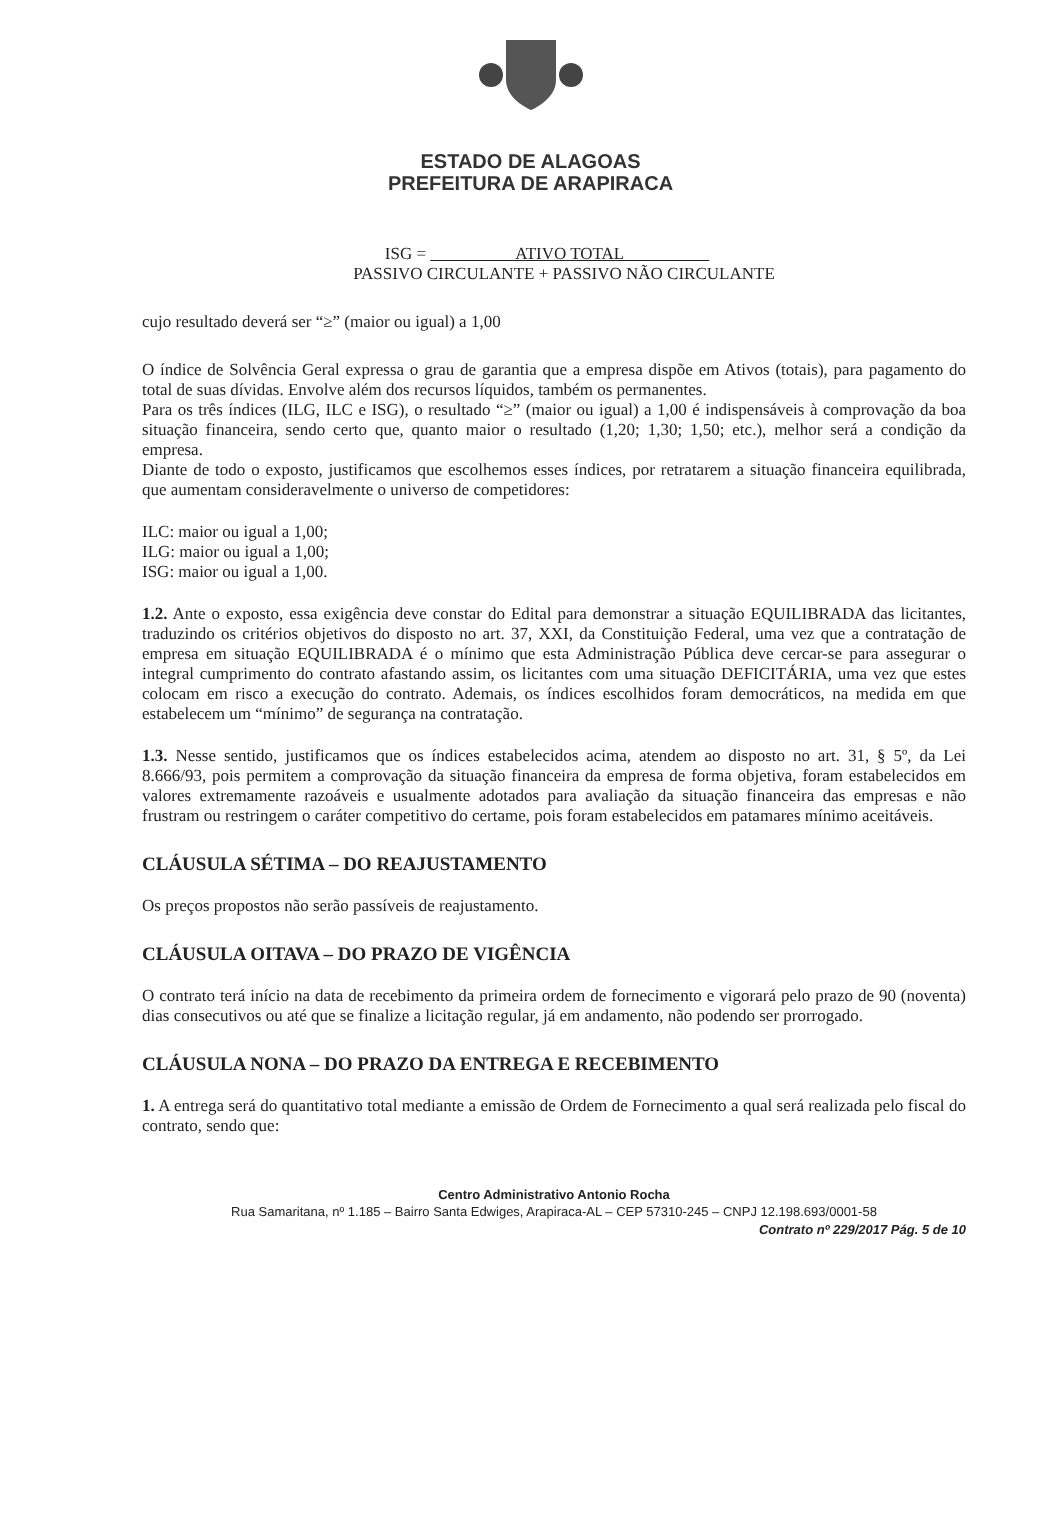ESTADO DE ALAGOAS
PREFEITURA DE ARAPIRACA
ISG = ATIVO TOTAL
PASSIVO CIRCULANTE + PASSIVO NÃO CIRCULANTE
cujo resultado deverá ser “≥” (maior ou igual) a 1,00
O índice de Solvência Geral expressa o grau de garantia que a empresa dispõe em Ativos (totais), para pagamento do total de suas dívidas. Envolve além dos recursos líquidos, também os permanentes.
Para os três índices (ILG, ILC e ISG), o resultado “≥” (maior ou igual) a 1,00 é indispensáveis à comprovação da boa situação financeira, sendo certo que, quanto maior o resultado (1,20; 1,30; 1,50; etc.), melhor será a condição da empresa.
Diante de todo o exposto, justificamos que escolhemos esses índices, por retratarem a situação financeira equilibrada, que aumentam consideravelmente o universo de competidores:
ILC: maior ou igual a 1,00;
ILG: maior ou igual a 1,00;
ISG: maior ou igual a 1,00.
1.2. Ante o exposto, essa exigência deve constar do Edital para demonstrar a situação EQUILIBRADA das licitantes, traduzindo os critérios objetivos do disposto no art. 37, XXI, da Constituição Federal, uma vez que a contratação de empresa em situação EQUILIBRADA é o mínimo que esta Administração Pública deve cercar-se para assegurar o integral cumprimento do contrato afastando assim, os licitantes com uma situação DEFICITÁRIA, uma vez que estes colocam em risco a execução do contrato. Ademais, os índices escolhidos foram democráticos, na medida em que estabelecem um “mínimo” de segurança na contratação.
1.3. Nesse sentido, justificamos que os índices estabelecidos acima, atendem ao disposto no art. 31, § 5º, da Lei 8.666/93, pois permitem a comprovação da situação financeira da empresa de forma objetiva, foram estabelecidos em valores extremamente razoáveis e usualmente adotados para avaliação da situação financeira das empresas e não frustram ou restringem o caráter competitivo do certame, pois foram estabelecidos em patamares mínimo aceitáveis.
CLÁUSULA SÉTIMA – DO REAJUSTAMENTO
Os preços propostos não serão passíveis de reajustamento.
CLÁUSULA OITAVA – DO PRAZO DE VIGÊNCIA
O contrato terá início na data de recebimento da primeira ordem de fornecimento e vigorará pelo prazo de 90 (noventa) dias consecutivos ou até que se finalize a licitação regular, já em andamento, não podendo ser prorrogado.
CLÁUSULA NONA – DO PRAZO DA ENTREGA E RECEBIMENTO
1. A entrega será do quantitativo total mediante a emissão de Ordem de Fornecimento a qual será realizada pelo fiscal do contrato, sendo que:
Centro Administrativo Antonio Rocha
Rua Samaritana, nº 1.185 – Bairro Santa Edwiges, Arapiraca-AL – CEP 57310-245 – CNPJ 12.198.693/0001-58
Contrato nº 229/2017 Pág. 5 de 10